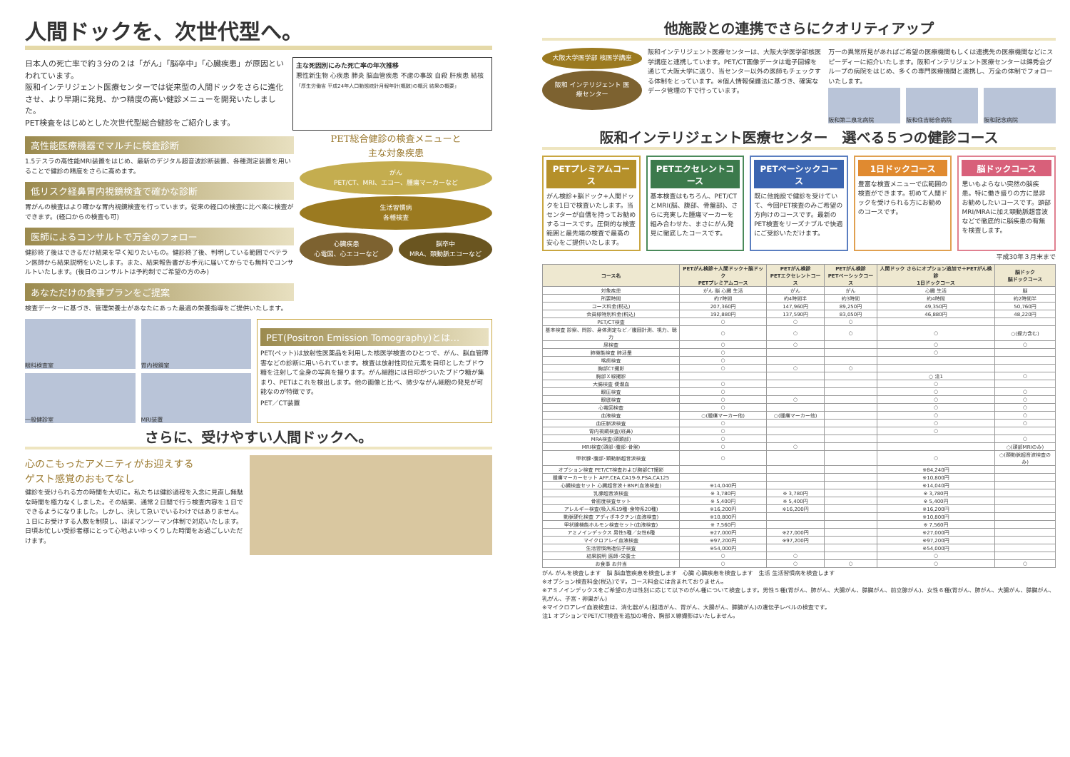人間ドックを、次世代型へ。
日本人の死亡率で約３分の２は「がん」「脳卒中」「心臓疾患」が原因といわれています。
阪和インテリジェント医療センターでは従来型の人間ドックをさらに進化させ、より早期に発見、かつ精度の高い健診メニューを開発いたしました。
PET検査をはじめとした次世代型総合健診をご紹介します。
主な死因別にみた死亡率の年次推移
悪性新生物 心疾患 肺炎 脳血管疾患 不慮の事故 自殺 肝疾患 結核
「厚生労働省 平成24年人口動態統計月報年計(概数)の概況 結果の概要」
高性能医療機器でマルチに検査診断
1.5テスラの高性能MRI装置をはじめ、最新のデジタル超音波診断装置、各種測定装置を用いることで健診の精度をさらに高めます。
低リスク経鼻胃内視鏡検査で確かな診断
胃がんの検査はより確かな胃内視鏡検査を行っています。従来の経口の検査に比べ楽に検査ができます。(経口からの検査も可)
医師によるコンサルトで万全のフォロー
健診終了後はできるだけ結果を早く知りたいもの。健診終了後、判明している範囲でベテラン医師から結果説明をいたします。また、結果報告書がお手元に届いてからでも無料でコンサルトいたします。(後日のコンサルトは予約制でご希望の方のみ)
あなただけの食事プランをご提案
検査データーに基づき、管理栄養士があなたにあった最適の栄養指導をご提供いたします。
PET総合健診の検査メニューと
主な対象疾患
がん
PET/CT、MRI、エコー、腫瘍マーカーなど
生活習慣病
各種検査
心臓疾患
心電図、心エコーなど
脳卒中
MRA、頚動脈エコーなど
眼科検査室 胃内視鏡室
一般健診室 MRI装置
PET(Positron Emission Tomography)とは…
PET(ペット)は放射性医薬品を利用した核医学検査のひとつで、がん、脳血管障害などの診断に用いられています。検査は放射性同位元素を目印としたブドウ糖を注射して全身の写真を撮ります。がん細胞には目印がついたブドウ糖が集まり、PETはこれを検出します。他の画像と比べ、微少ながん細胞の発見が可能なのが特徴です。
PET／CT装置
さらに、受けやすい人間ドックへ。
心のこもったアメニティがお迎えする
ゲスト感覚のおもてなし
健診を受けられる方の時間を大切に。私たちは健診過程を入念に見直し無駄な時間を極力なくしました。その結果、通常２日間で行う検査内容を１日でできるようになりました。しかし、決して急いでいるわけではありません。１日にお受けする人数を制限し、ほぼマンツーマン体制で対応いたします。日頃お忙しい受診者様にとって心地よいゆっくりした時間をお過ごしいただけます。
他施設との連携でさらにクオリティアップ
大阪大学医学部 核医学講座
阪和 インテリジェント 医療センター
阪和インテリジェント医療センターは、大阪大学医学部核医学講座と連携しています。PET/CT画像データは電子回線を通じて大阪大学に送り、当センター以外の医師もチェックする体制をとっています。※個人情報保護法に基づき、確実なデータ管理の下で行っています。
万一の異常所見があればご希望の医療機関もしくは連携先の医療機関などにスピーディーに紹介いたします。阪和インテリジェント医療センターは錦秀会グループの病院をはじめ、多くの専門医療機関と連携し、万全の体制でフォローいたします。
阪和第二泉北病院 阪和住吉総合病院 阪和記念病院
阪和インテリジェント医療センター　選べる５つの健診コース
PETプレミアムコース
がん検診+脳ドック+人間ドックを1日で検査いたします。当センターが自信を持ってお勧めするコースです。圧倒的な検査範囲と最先端の検査で最高の安心をご提供いたします。
PETエクセレントコース
基本検査はもちろん、PET/CTとMRI(脳、腹部、骨盤部)、さらに充実した腫瘍マーカーを組み合わせた、まさにがん発見に徹底したコースです。
PETベーシックコース
既に他施設で健診を受けていて、今回PET検査のみご希望の方向けのコースです。最新のPET検査をリーズナブルで快適にご受診いただけます。
1日ドックコース
豊富な検査メニューで広範囲の検査ができます。初めて人間ドックを受けられる方にお勧めのコースです。
脳ドックコース
思いもよらない突然の脳疾患。特に働き盛りの方に是非お勧めしたいコースです。頭部MRI/MRAに加え頸動脈超音波などで徹底的に脳疾患の有無を検査します。
平成30年３月末まで
| コース名 | PETがん検診＋人間ドック＋脳ドック PETプレミアムコース | PETがん検診 PETエクセレントコース | PETがん検診 PETベーシックコース | 人間ドック さらにオプション追加で＋PETがん検診 1日ドックコース | 脳ドック 脳ドックコース |
| --- | --- | --- | --- | --- | --- |
| 対象疾患 | がん 脳 心臓 生活 | がん | がん | 心臓 生活 | 脳 |
| 所要時間 | 約7時間 | 約4時間半 | 約3時間 | 約4時間 | 約2時間半 |
| コース料金(税込) | 207,360円 | 147,960円 | 89,250円 | 49,350円 | 50,760円 |
| 会員様特別料金(税込) | 192,880円 | 137,590円 | 83,050円 | 46,880円 | 48,220円 |
| PET/CT検査 | ○ | ○ | ○ | | |
| 基本検査 診察、問診、身体測定など／腹囲計測、視力、聴力 | ○ | ○ | ○ | ○ | ○(握力含む) |
| 尿検査 | ○ | ○ | | ○ | ○ |
| 肺機能検査 肺活量 | ○ | | | ○ | |
| 喀痰検査 | ○ | | | | |
| 胸部CT撮影 | ○ | ○ | ○ | | |
| 胸部Ｘ線撮影 | | | | ○ 注1 | ○ |
| 大腸検査 便潜血 | ○ | | | ○ | |
| 眼圧検査 | ○ | | | ○ | ○ |
| 眼底検査 | ○ | ○ | | ○ | ○ |
| 心電図検査 | ○ | | | ○ | ○ |
| 血液検査 | ○(腫瘍マーカー他) | ○(腫瘍マーカー他) | | ○ | ○ |
| 血圧脈波検査 | ○ | | | ○ | ○ |
| 胃内視鏡検査(経鼻) | ○ | | | ○ | |
| MRA検査(頭頚部) | ○ | | | | ○ |
| MRI検査(頭部･腹部･骨盤) | ○ | ○ | | | ○(頭部MRIのみ) |
| 甲状腺･腹部･頚動脈超音波検査 | ○ | | | ○ | ○(頚動脈超音波検査のみ) |
| オプション検査 PET/CT検査および胸部CT撮影 | | | | ※84,240円 | |
| 腫瘍マーカーセット AFP,CEA,CA19-9,PSA,CA125 | | | | ※10,800円 | |
| 心臓検査セット 心臓超音波＋BNP(血液検査) | ※14,040円 | | | ※14,040円 | |
| 乳腺超音波検査 | ※ 3,780円 | ※ 3,780円 | | ※ 3,780円 | |
| 骨密度検査セット | ※ 5,400円 | ※ 5,400円 | | ※ 5,400円 | |
| アレルギー検査(吸入系19種･食物系20種) | ※16,200円 | ※16,200円 | | ※16,200円 | |
| 動脈硬化検査 アディポネクチン(血液検査) | ※10,800円 | | | ※10,800円 | |
| 甲状腺機能ホルモン検査セット(血液検査) | ※ 7,560円 | | | ※ 7,560円 | |
| アミノインデックス 男性5種／女性6種 | ※27,000円 | ※27,000円 | | ※27,000円 | |
| マイクロアレイ血液検査 | ※97,200円 | ※97,200円 | | ※97,200円 | |
| 生活習慣病遺伝子検査 | ※54,000円 | | | ※54,000円 | |
| 結果説明 医師･栄養士 | ○ | ○ | | ○ | |
| お食事 お弁当 | ○ | ○ | ○ | ○ | ○ |
がん がんを検査します　脳 脳血管疾患を検査します　心臓 心臓疾患を検査します　生活 生活習慣病を検査します
※オプション検査料金(税込)です。コース料金には含まれておりません。
※アミノインデックスをご希望の方は性別に応じて以下のがん種について検査します。男性５種(胃がん、肺がん、大腸がん、膵臓がん、前立腺がん)、女性６種(胃がん、肺がん、大腸がん、膵臓がん、乳がん、子宮・卵巣がん)
※マイクロアレイ血液検査は、消化器がん(胆道がん、胃がん、大腸がん、膵臓がん)の遺伝子レベルの検査です。
注1 オプションでPET/CT検査を追加の場合、胸部Ｘ線撮影はいたしません。